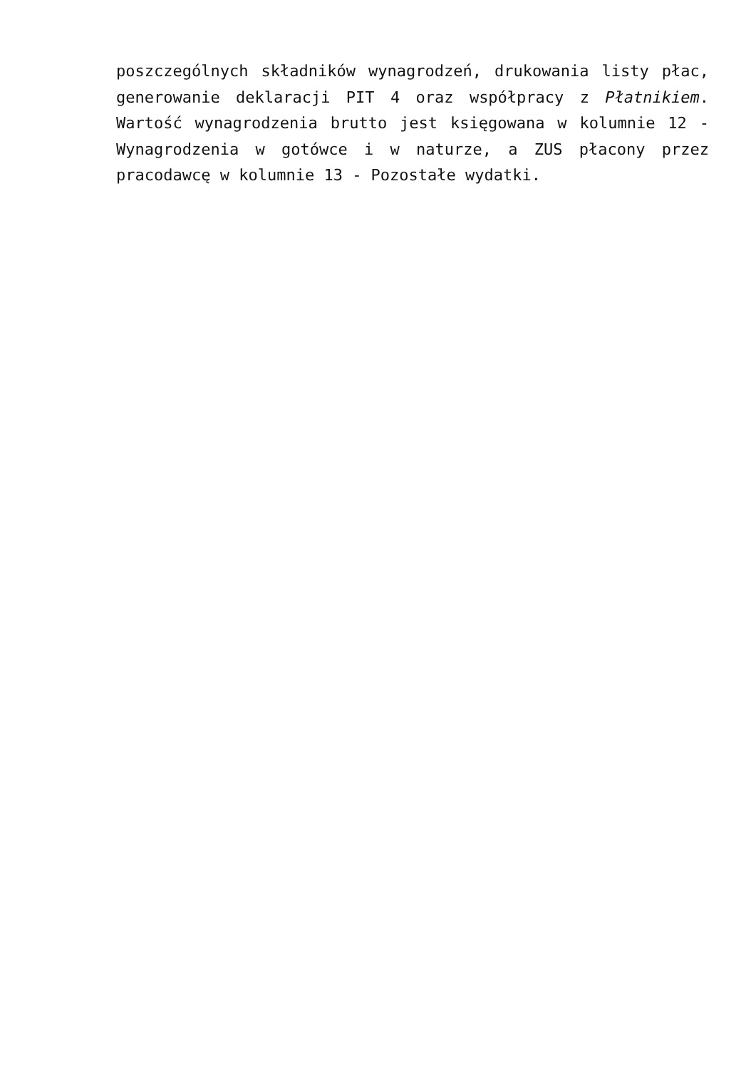poszczególnych składników wynagrodzeń, drukowania listy płac, generowanie deklaracji PIT 4 oraz współpracy z Płatnikiem. Wartość wynagrodzenia brutto jest księgowana w kolumnie 12 - Wynagrodzenia w gotówce i w naturze, a ZUS płacony przez pracodawcę w kolumnie 13 - Pozostałe wydatki.